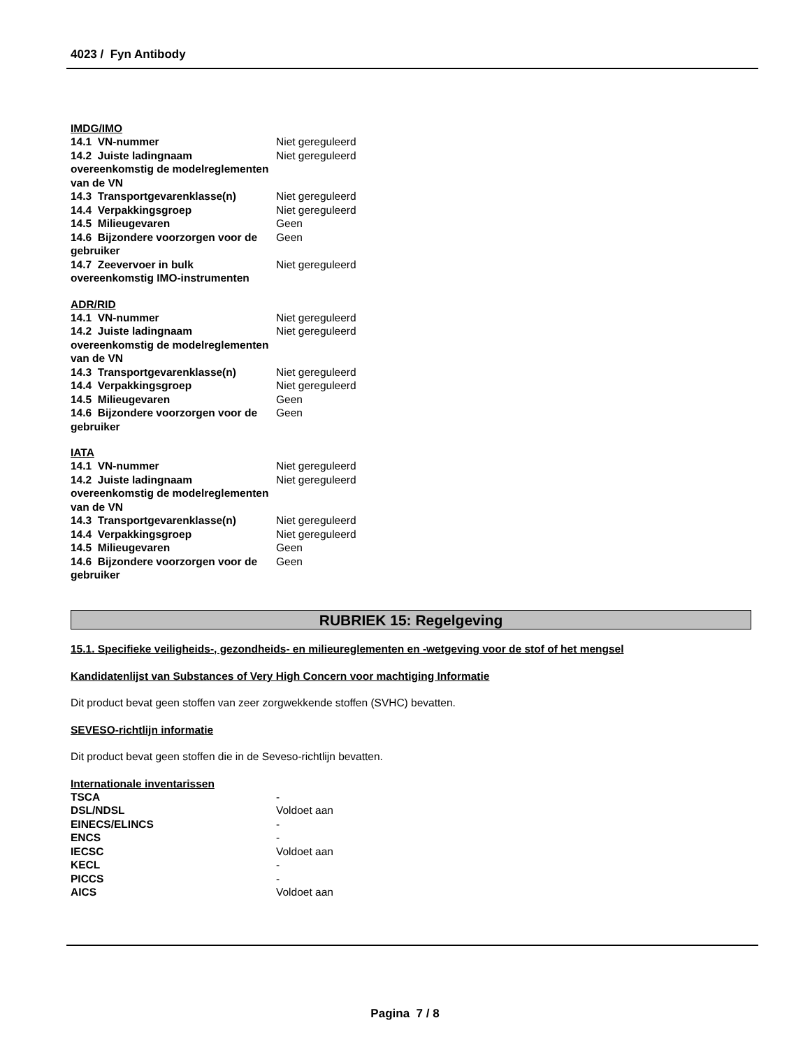4023 / Fyn Antibody
IMDG/IMO
| 14.1 VN-nummer | Niet gereguleerd |
| 14.2 Juiste ladingnaam overeenkomstig de modelreglementen van de VN | Niet gereguleerd |
| 14.3 Transportgevarenklasse(n) | Niet gereguleerd |
| 14.4 Verpakkingsgroep | Niet gereguleerd |
| 14.5 Milieugevaren | Geen |
| 14.6 Bijzondere voorzorgen voor de gebruiker | Geen |
| 14.7 Zeevervoer in bulk overeenkomstig IMO-instrumenten | Niet gereguleerd |
ADR/RID
| 14.1 VN-nummer | Niet gereguleerd |
| 14.2 Juiste ladingnaam overeenkomstig de modelreglementen van de VN | Niet gereguleerd |
| 14.3 Transportgevarenklasse(n) | Niet gereguleerd |
| 14.4 Verpakkingsgroep | Niet gereguleerd |
| 14.5 Milieugevaren | Geen |
| 14.6 Bijzondere voorzorgen voor de gebruiker | Geen |
IATA
| 14.1 VN-nummer | Niet gereguleerd |
| 14.2 Juiste ladingnaam overeenkomstig de modelreglementen van de VN | Niet gereguleerd |
| 14.3 Transportgevarenklasse(n) | Niet gereguleerd |
| 14.4 Verpakkingsgroep | Niet gereguleerd |
| 14.5 Milieugevaren | Geen |
| 14.6 Bijzondere voorzorgen voor de gebruiker | Geen |
RUBRIEK 15: Regelgeving
15.1. Specifieke veiligheids-, gezondheids- en milieureglementen en -wetgeving voor de stof of het mengsel
Kandidatenlijst van Substances of Very High Concern voor machtiging Informatie
Dit product bevat geen stoffen van zeer zorgwekkende stoffen (SVHC) bevatten.
SEVESO-richtlijn informatie
Dit product bevat geen stoffen die in de Seveso-richtlijn bevatten.
Internationale inventarissen
| TSCA | - |
| DSL/NDSL | Voldoet aan |
| EINECS/ELINCS | - |
| ENCS | - |
| IECSC | Voldoet aan |
| KECL | - |
| PICCS | - |
| AICS | Voldoet aan |
Pagina 7 / 8